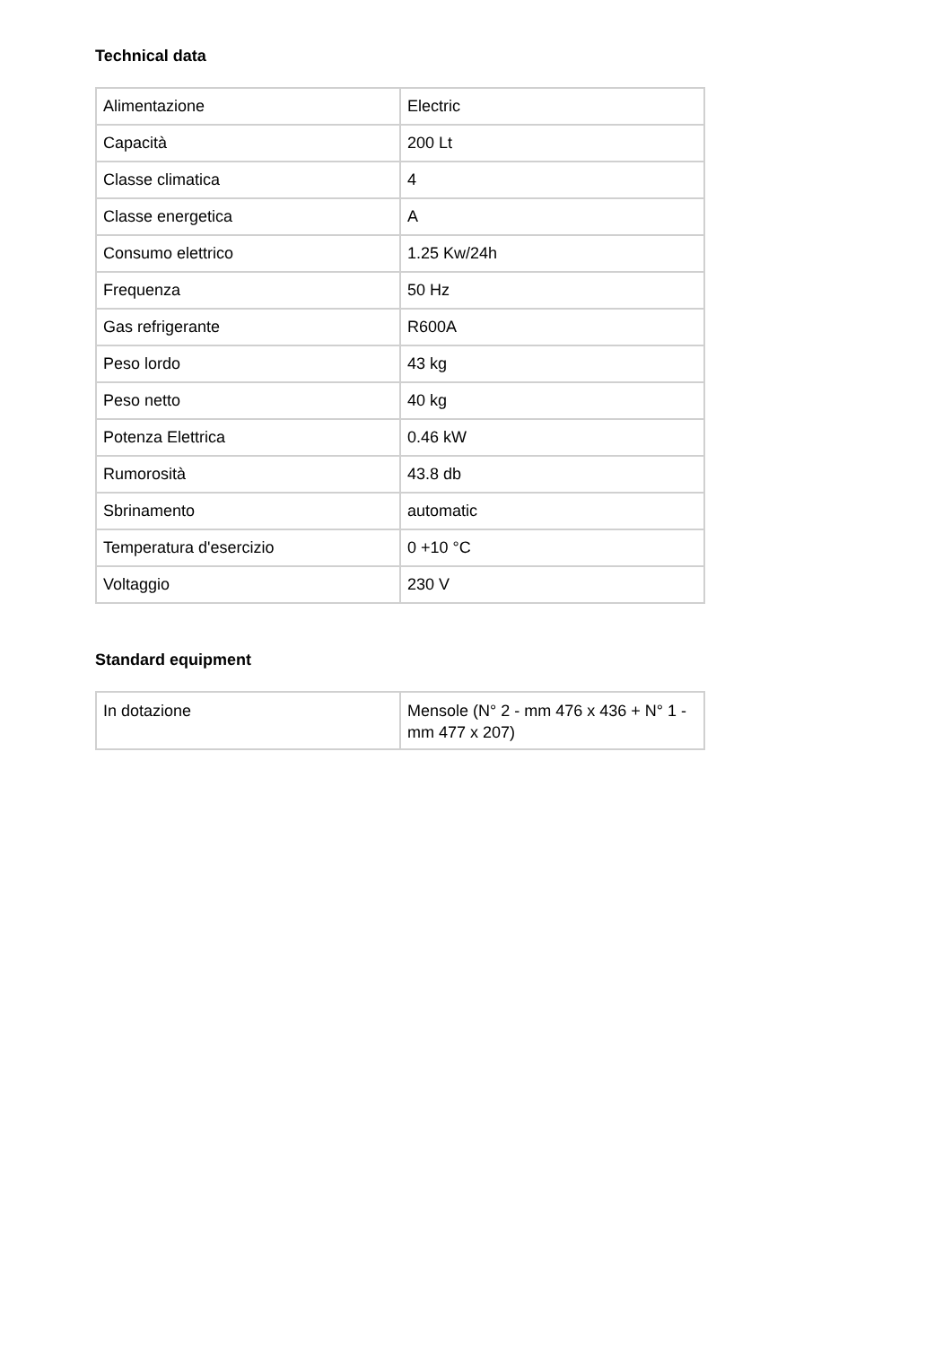Technical data
| Alimentazione | Electric |
| Capacità | 200 Lt |
| Classe climatica | 4 |
| Classe energetica | A |
| Consumo elettrico | 1.25 Kw/24h |
| Frequenza | 50 Hz |
| Gas refrigerante | R600A |
| Peso lordo | 43 kg |
| Peso netto | 40 kg |
| Potenza Elettrica | 0.46 kW |
| Rumorosità | 43.8 db |
| Sbrinamento | automatic |
| Temperatura d'esercizio | 0 +10 °C |
| Voltaggio | 230 V |
Standard equipment
| In dotazione | Mensole (N° 2 - mm 476 x 436 + N° 1 - mm 477 x 207) |